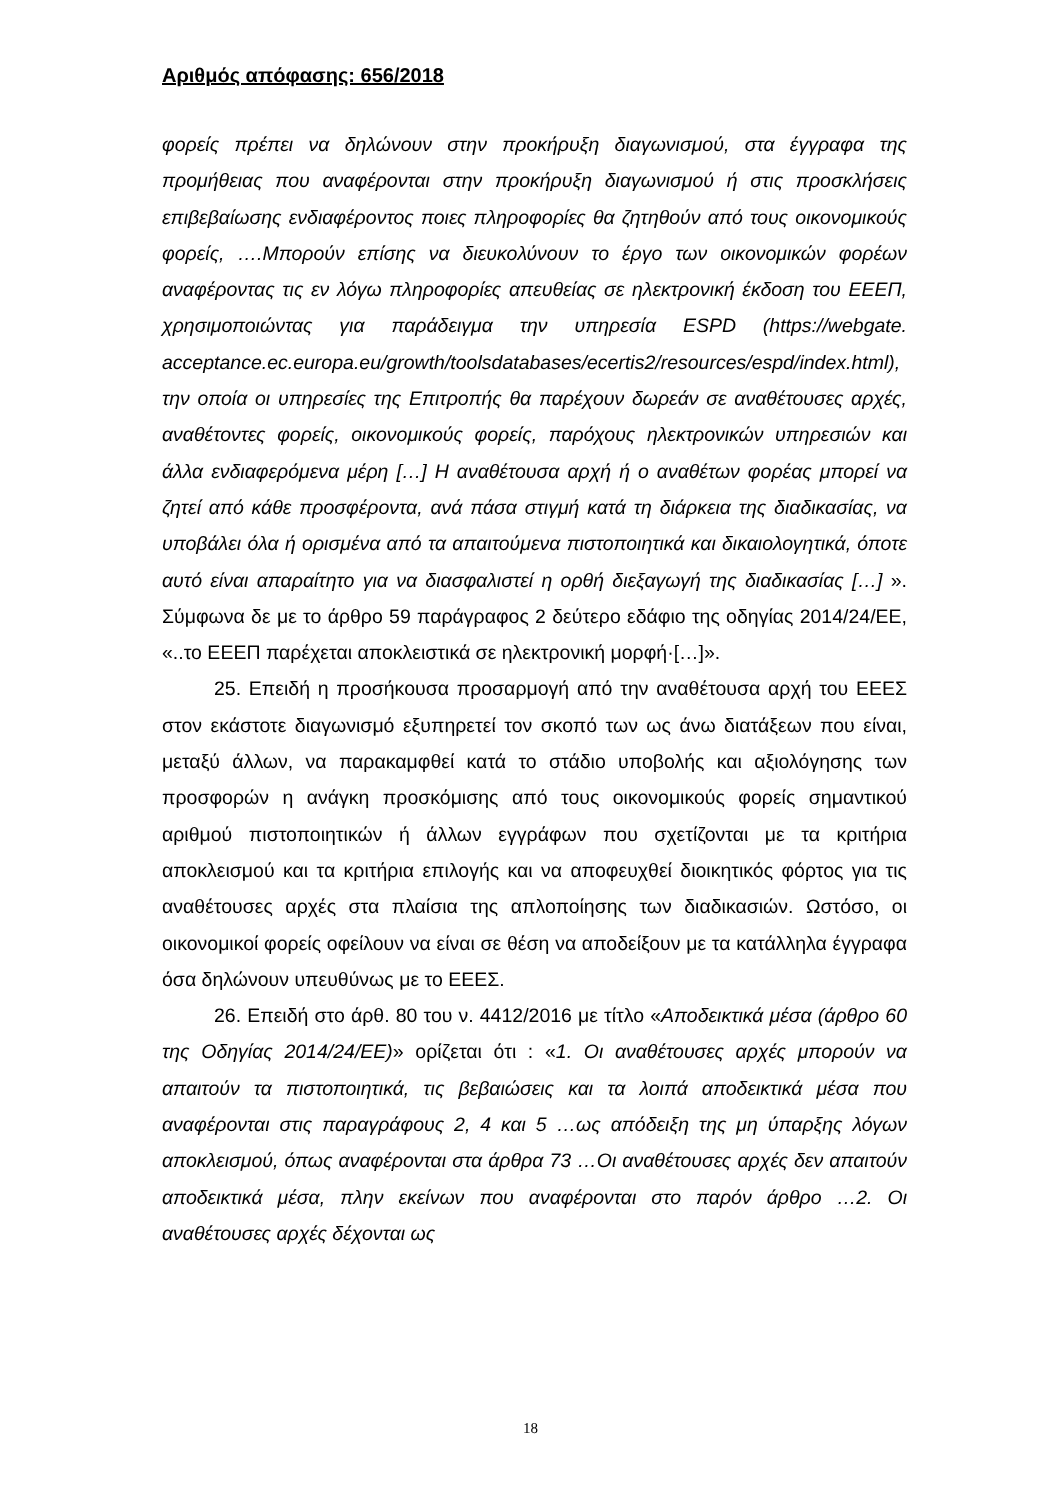Αριθμός απόφασης: 656/2018
φορείς πρέπει να δηλώνουν στην προκήρυξη διαγωνισμού, στα έγγραφα της προμήθειας που αναφέρονται στην προκήρυξη διαγωνισμού ή στις προσκλήσεις επιβεβαίωσης ενδιαφέροντος ποιες πληροφορίες θα ζητηθούν από τους οικονομικούς φορείς, ….Μπορούν επίσης να διευκολύνουν το έργο των οικονομικών φορέων αναφέροντας τις εν λόγω πληροφορίες απευθείας σε ηλεκτρονική έκδοση του ΕΕΕΠ, χρησιμοποιώντας για παράδειγμα την υπηρεσία ESPD (https://webgate. acceptance.ec.europa.eu/growth/toolsdatabases/ecertis2/resources/espd/index.html), την οποία οι υπηρεσίες της Επιτροπής θα παρέχουν δωρεάν σε αναθέτουσες αρχές, αναθέτοντες φορείς, οικονομικούς φορείς, παρόχους ηλεκτρονικών υπηρεσιών και άλλα ενδιαφερόμενα μέρη […] Η αναθέτουσα αρχή ή ο αναθέτων φορέας μπορεί να ζητεί από κάθε προσφέροντα, ανά πάσα στιγμή κατά τη διάρκεια της διαδικασίας, να υποβάλει όλα ή ορισμένα από τα απαιτούμενα πιστοποιητικά και δικαιολογητικά, όποτε αυτό είναι απαραίτητο για να διασφαλιστεί η ορθή διεξαγωγή της διαδικασίας […] ». Σύμφωνα δε με το άρθρο 59 παράγραφος 2 δεύτερο εδάφιο της οδηγίας 2014/24/ΕΕ, «..το ΕΕΕΠ παρέχεται αποκλειστικά σε ηλεκτρονική μορφή·[…]».
25. Επειδή η προσήκουσα προσαρμογή από την αναθέτουσα αρχή του ΕΕΕΣ στον εκάστοτε διαγωνισμό εξυπηρετεί τον σκοπό των ως άνω διατάξεων που είναι, μεταξύ άλλων, να παρακαμφθεί κατά το στάδιο υποβολής και αξιολόγησης των προσφορών η ανάγκη προσκόμισης από τους οικονομικούς φορείς σημαντικού αριθμού πιστοποιητικών ή άλλων εγγράφων που σχετίζονται με τα κριτήρια αποκλεισμού και τα κριτήρια επιλογής και να αποφευχθεί διοικητικός φόρτος για τις αναθέτουσες αρχές στα πλαίσια της απλοποίησης των διαδικασιών. Ωστόσο, οι οικονομικοί φορείς οφείλουν να είναι σε θέση να αποδείξουν με τα κατάλληλα έγγραφα όσα δηλώνουν υπευθύνως με το ΕΕΕΣ.
26. Επειδή στο άρθ. 80 του ν. 4412/2016 με τίτλο «Αποδεικτικά μέσα (άρθρο 60 της Οδηγίας 2014/24/ΕΕ)» ορίζεται ότι : «1. Οι αναθέτουσες αρχές μπορούν να απαιτούν τα πιστοποιητικά, τις βεβαιώσεις και τα λοιπά αποδεικτικά μέσα που αναφέρονται στις παραγράφους 2, 4 και 5 …ως απόδειξη της μη ύπαρξης λόγων αποκλεισμού, όπως αναφέρονται στα άρθρα 73 …Οι αναθέτουσες αρχές δεν απαιτούν αποδεικτικά μέσα, πλην εκείνων που αναφέρονται στο παρόν άρθρο …2. Οι αναθέτουσες αρχές δέχονται ως
18